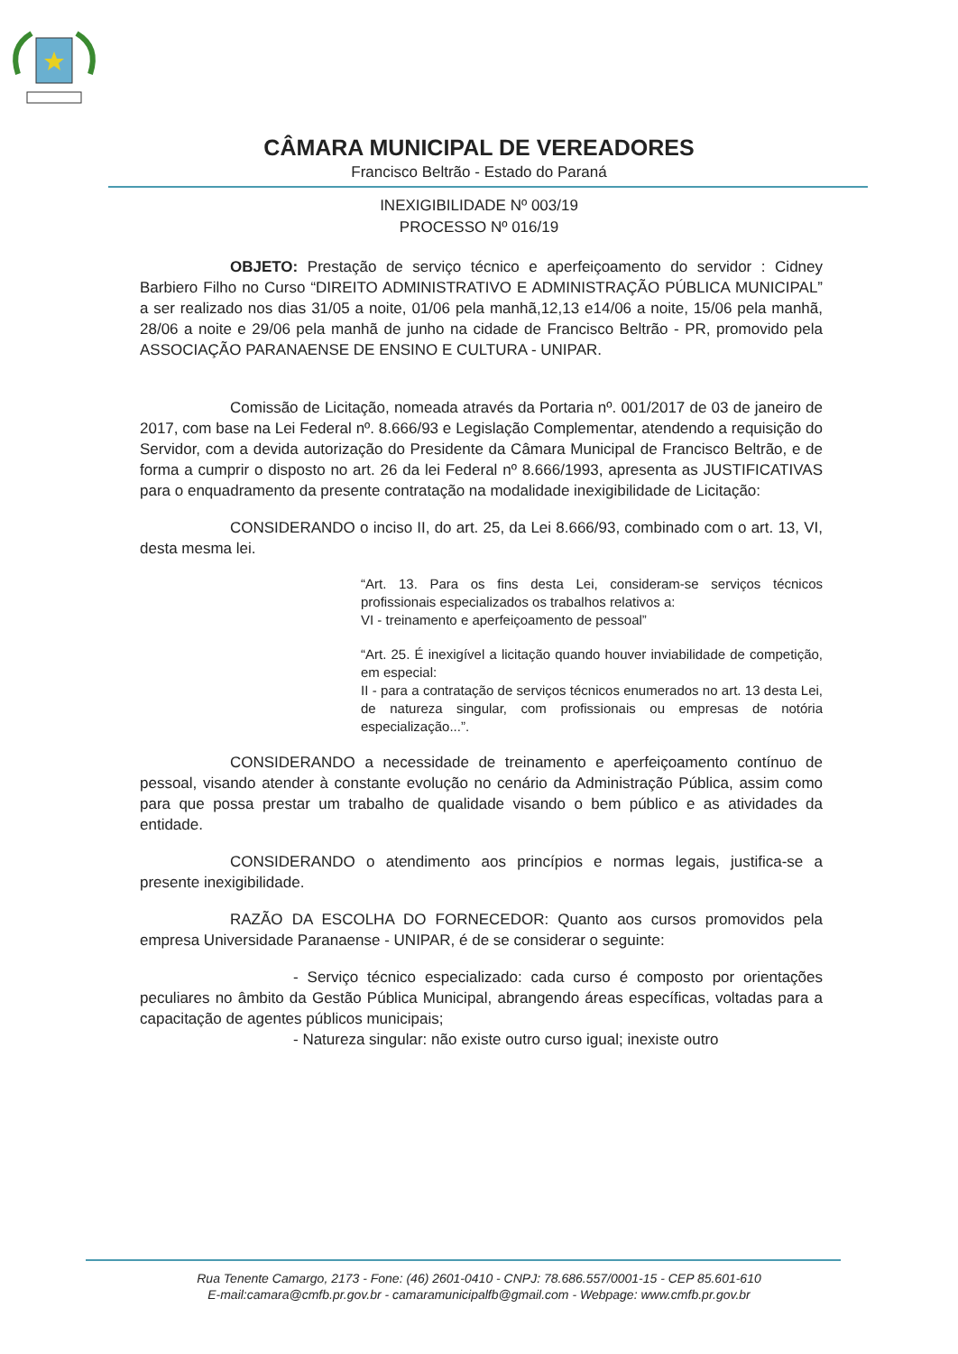CÂMARA MUNICIPAL DE VEREADORES
Francisco Beltrão - Estado do Paraná
INEXIGIBILIDADE Nº 003/19
PROCESSO Nº 016/19
OBJETO: Prestação de serviço técnico e aperfeiçoamento do servidor : Cidney Barbiero Filho no Curso “DIREITO ADMINISTRATIVO E ADMINISTRAÇÃO PÚBLICA MUNICIPAL” a ser realizado nos dias 31/05 a noite, 01/06 pela manhã,12,13 e14/06 a noite, 15/06 pela manhã, 28/06 a noite e 29/06 pela manhã de junho na cidade de Francisco Beltrão - PR, promovido pela ASSOCIAÇÃO PARANAENSE DE ENSINO E CULTURA - UNIPAR.
Comissão de Licitação, nomeada através da Portaria nº. 001/2017 de 03 de janeiro de 2017, com base na Lei Federal nº. 8.666/93 e Legislação Complementar, atendendo a requisição do Servidor, com a devida autorização do Presidente da Câmara Municipal de Francisco Beltrão, e de forma a cumprir o disposto no art. 26 da lei Federal nº 8.666/1993, apresenta as JUSTIFICATIVAS para o enquadramento da presente contratação na modalidade inexigibilidade de Licitação:
CONSIDERANDO o inciso II, do art. 25, da Lei 8.666/93, combinado com o art. 13, VI, desta mesma lei.
“Art. 13. Para os fins desta Lei, consideram-se serviços técnicos profissionais especializados os trabalhos relativos a:
VI - treinamento e aperfeiçoamento de pessoal”
“Art. 25. É inexigível a licitação quando houver inviabilidade de competição, em especial:
II - para a contratação de serviços técnicos enumerados no art. 13 desta Lei, de natureza singular, com profissionais ou empresas de notória especialização...”.
CONSIDERANDO a necessidade de treinamento e aperfeiçoamento contínuo de pessoal, visando atender à constante evolução no cenário da Administração Pública, assim como para que possa prestar um trabalho de qualidade visando o bem público e as atividades da entidade.
CONSIDERANDO o atendimento aos princípios e normas legais, justifica-se a presente inexigibilidade.
RAZÃO DA ESCOLHA DO FORNECEDOR: Quanto aos cursos promovidos pela empresa Universidade Paranaense - UNIPAR, é de se considerar o seguinte:
- Serviço técnico especializado: cada curso é composto por orientações peculiares no âmbito da Gestão Pública Municipal, abrangendo áreas específicas, voltadas para a capacitação de agentes públicos municipais;
- Natureza singular: não existe outro curso igual; inexiste outro
Rua Tenente Camargo, 2173 - Fone: (46) 2601-0410 - CNPJ: 78.686.557/0001-15 - CEP 85.601-610
E-mail:camara@cmfb.pr.gov.br - camaramunicipalfb@gmail.com - Webpage: www.cmfb.pr.gov.br